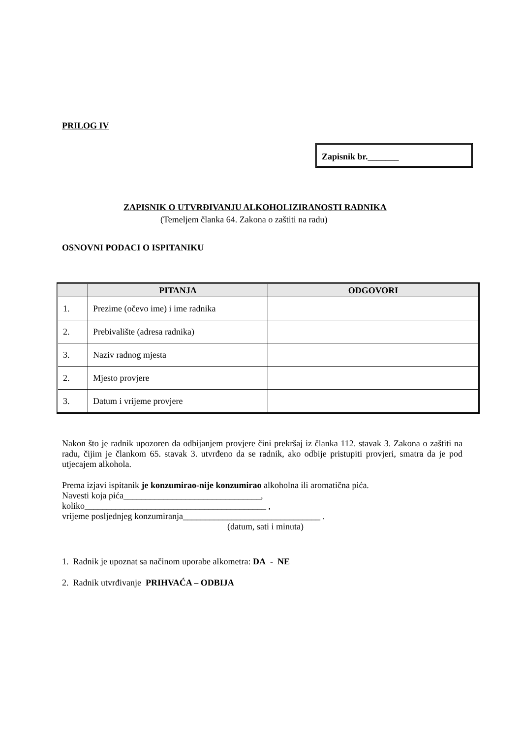PRILOG IV
Zapisnik br._______
ZAPISNIK O UTVRĐIVANJU ALKOHOLIZIRANOSTI RADNIKA
(Temeljem članka 64. Zakona o zaštiti na radu)
OSNOVNI PODACI O ISPITANIKU
| | PITANJA | ODGOVORI |
| --- | --- | --- |
| 1. | Prezime (očevo ime) i ime radnika | |
| 2. | Prebivalište (adresa radnika) | |
| 3. | Naziv radnog mjesta | |
| 2. | Mjesto provjere | |
| 3. | Datum i vrijeme provjere | |
Nakon što je radnik upozoren da odbijanjem provjere čini prekršaj iz članka 112. stavak 3. Zakona o zaštiti na radu, čijim je člankom 65. stavak 3. utvrđeno da se radnik, ako odbije pristupiti provjeri, smatra da je pod utjecajem alkohola.
Prema izjavi ispitanik je konzumirao-nije konzumirao alkoholna ili aromatična pića.
Navesti koja pića_______________________________,
koliko_________________________________________ ,
vrijeme posljednjeg konzumiranja_______________________________ .
(datum, sati i minuta)
1. Radnik je upoznat sa načinom uporabe alkometra: DA - NE
2. Radnik utvrđivanje PRIHVAĆA – ODBIJA